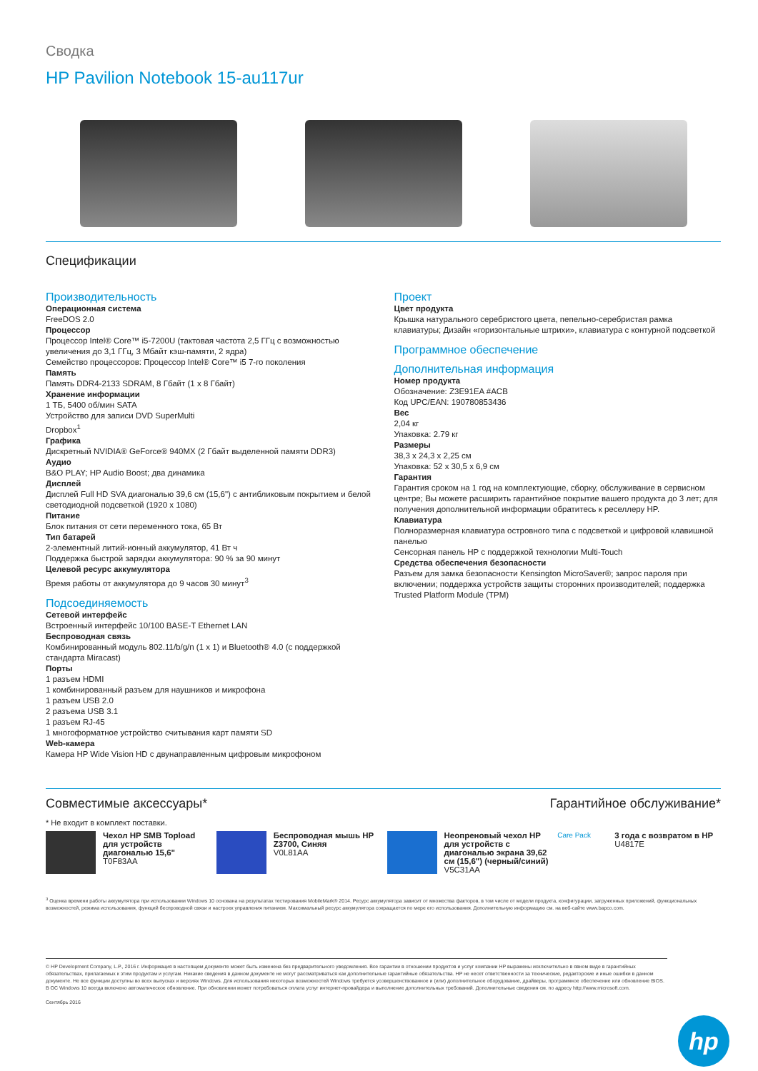Сводка
HP Pavilion Notebook 15-au117ur
Спецификации
Производительность
Операционная система
FreeDOS 2.0
Процессор
Процессор Intel® Core™ i5-7200U (тактовая частота 2,5 ГГц с возможностью увеличения до 3,1 ГГц, 3 Мбайт кэш-памяти, 2 ядра)
Семейство процессоров: Процессор Intel® Core™ i5 7-го поколения
Память
Память DDR4-2133 SDRAM, 8 Гбайт (1 x 8 Гбайт)
Хранение информации
1 ТБ, 5400 об/мин SATA
Устройство для записи DVD SuperMulti
Dropbox<sup>1</sup>
Графика
Дискретный NVIDIA® GeForce® 940MX (2 Гбайт выделенной памяти DDR3)
Аудио
B&O PLAY; HP Audio Boost; два динамика
Дисплей
Дисплей Full HD SVA диагональю 39,6 см (15,6") с антибликовым покрытием и белой светодиодной подсветкой (1920 x 1080)
Питание
Блок питания от сети переменного тока, 65 Вт
Тип батарей
2-элементный литий-ионный аккумулятор, 41 Вт ч
Поддержка быстрой зарядки аккумулятора: 90 % за 90 минут
Целевой ресурс аккумулятора
Время работы от аккумулятора до 9 часов 30 минут<sup>3</sup>
Подсоединяемость
Сетевой интерфейс
Встроенный интерфейс 10/100 BASE-T Ethernet LAN
Беспроводная связь
Комбинированный модуль 802.11/b/g/n (1 x 1) и Bluetooth® 4.0 (с поддержкой стандарта Miracast)
Порты
1 разъем HDMI
1 комбинированный разъем для наушников и микрофона
1 разъем USB 2.0
2 разъема USB 3.1
1 разъем RJ-45
1 многоформатное устройство считывания карт памяти SD
Web-камера
Камера HP Wide Vision HD с двунаправленным цифровым микрофоном
Проект
Цвет продукта
Крышка натурального серебристого цвета, пепельно-серебристая рамка клавиатуры; Дизайн «горизонтальные штрихи», клавиатура с контурной подсветкой
Программное обеспечение
Дополнительная информация
Номер продукта
Обозначение: Z3E91EA #ACB
Код UPC/EAN: 190780853436
Вес
2,04 кг
Упаковка: 2.79 кг
Размеры
38,3 x 24,3 x 2,25 см
Упаковка: 52 x 30,5 x 6,9 см
Гарантия
Гарантия сроком на 1 год на комплектующие, сборку, обслуживание в сервисном центре; Вы можете расширить гарантийное покрытие вашего продукта до 3 лет; для получения дополнительной информации обратитесь к реселлеру HP.
Клавиатура
Полноразмерная клавиатура островного типа с подсветкой и цифровой клавишной панелью
Сенсорная панель HP с поддержкой технологии Multi-Touch
Средства обеспечения безопасности
Разъем для замка безопасности Kensington MicroSaver®; запрос пароля при включении; поддержка устройств защиты сторонних производителей; поддержка Trusted Platform Module (TPM)
Совместимые аксессуары* Гарантийное обслуживание*
* Не входит в комплект поставки.
Чехол HP SMB Topload для устройств диагональю 15,6"
T0F83AA
Беспроводная мышь HP Z3700, Синяя
V0L81AA
Неопреновый чехол HP для устройств с диагональю экрана 39,62 см (15,6") (черный/синий)
V5C31AA
Care Pack
3 года с возвратом в HP
U4817E
<sup>3</sup> Оценка времени работы аккумулятора при использовании Windows 10 основана на результатах тестирования MobileMark® 2014. Ресурс аккумулятора зависит от множества факторов, в том числе от модели продукта, конфигурации, загруженных приложений, функциональных возможностей, режима использования, функций беспроводной связи и настроек управления питанием. Максимальный ресурс аккумулятора сокращается по мере его использования. Дополнительную информацию см. на веб-сайте www.bapco.com.
© HP Development Company, L.P., 2016 г. Информация в настоящем документе может быть изменена без предварительного уведомления. Все гарантии в отношении продуктов и услуг компании HP выражены исключительно в явном виде в гарантийных обязательствах, прилагаемых к этим продуктам и услугам. Никакие сведения в данном документе не могут рассматриваться как дополнительные гарантийные обязательства. HP не несет ответственности за технические, редакторские и иные ошибки в данном документе. Не все функции доступны во всех выпусках и версиях Windows. Для использования некоторых возможностей Windows требуется усовершенствованное и (или) дополнительное оборудование, драйверы, программное обеспечение или обновление BIOS. В ОС Windows 10 всегда включено автоматическое обновление. При обновлении может потребоваться оплата услуг интернет-провайдера и выполнение дополнительных требований. Дополнительные сведения см. по адресу http://www.microsoft.com.
Сентябрь 2016
hp